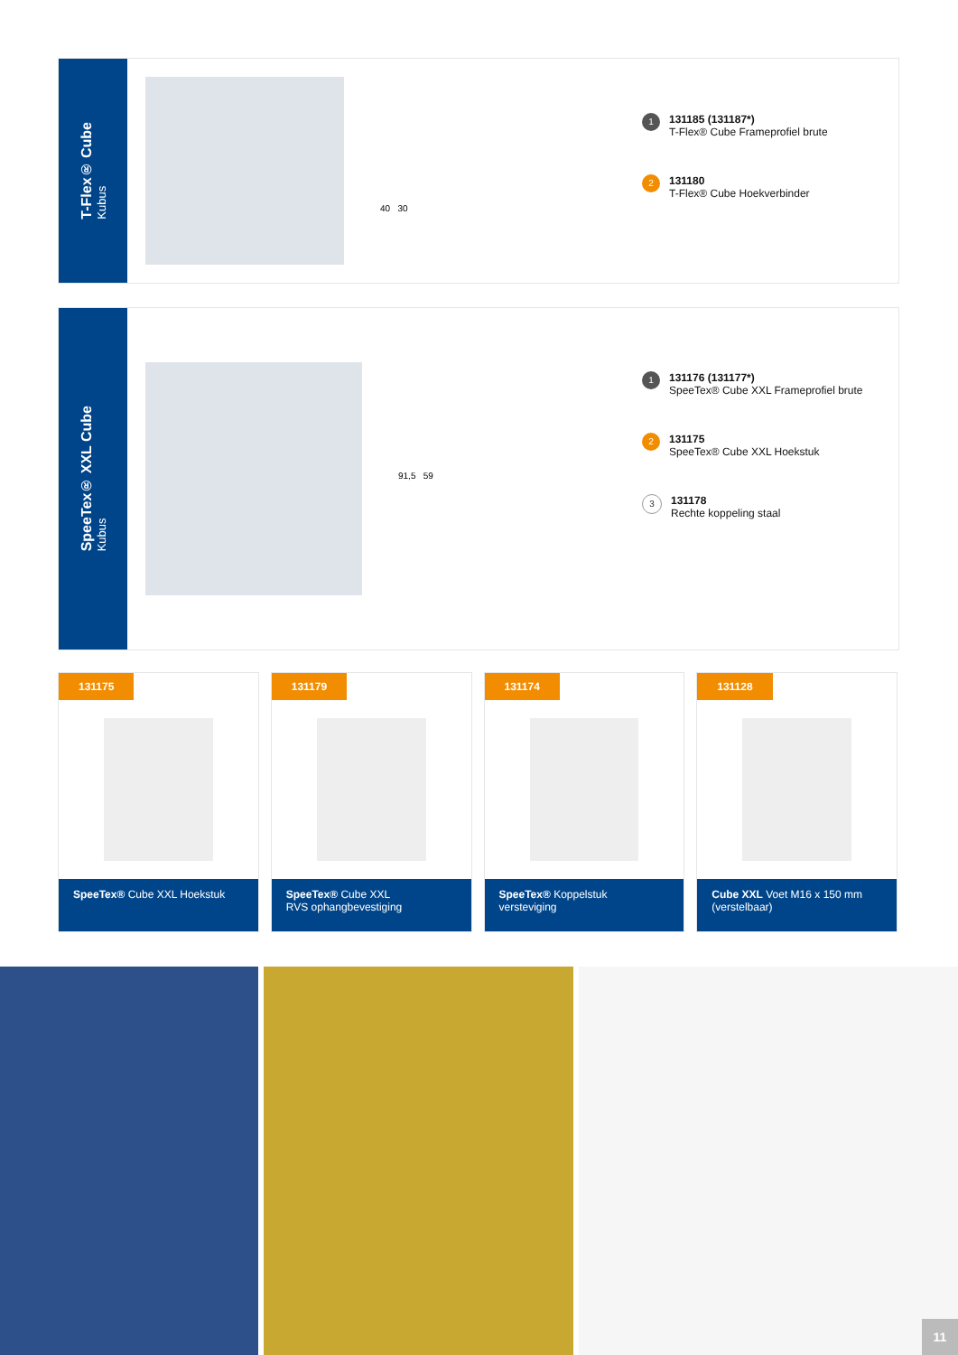T-Flex® Cube
Kubus
40 30
1
131185 (131187*)
T-Flex® Cube Frameprofiel brute
2
131180
T-Flex® Cube Hoekverbinder
SpeeTex® XXL Cube
Kubus
91,5 59
1
131176 (131177*)
SpeeTex® Cube XXL Frameprofiel brute
2
131175
SpeeTex® Cube XXL Hoekstuk
3
131178
Rechte koppeling staal
131175
SpeeTex® Cube XXL Hoekstuk
131179
SpeeTex® Cube XXL
RVS ophangbevestiging
131174
SpeeTex® Koppelstuk
versteviging
131128
Cube XXL Voet M16 x 150 mm
(verstelbaar)
11